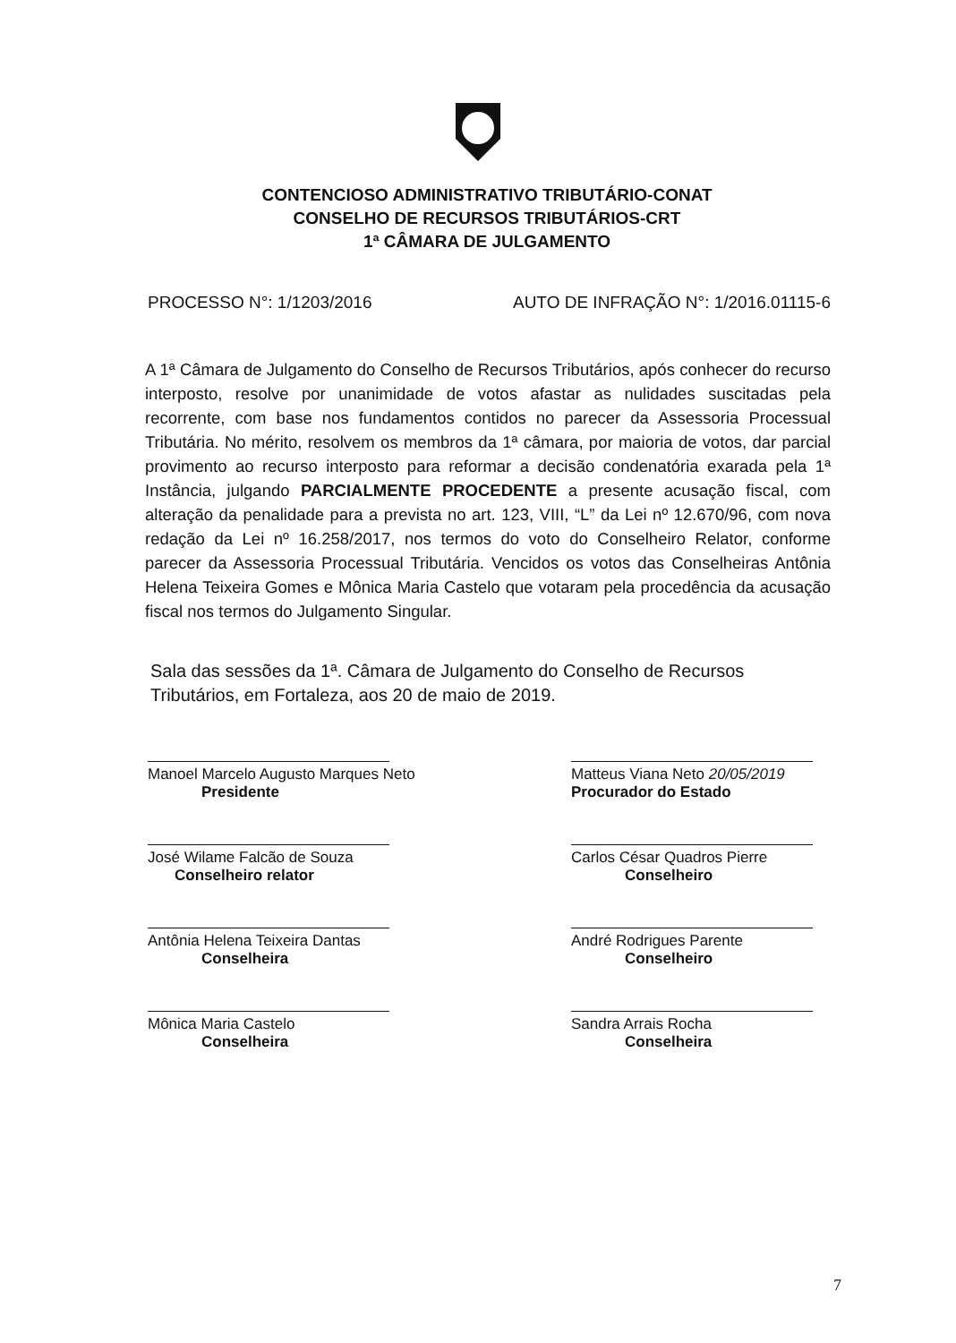CONTENCIOSO ADMINISTRATIVO TRIBUTÁRIO-CONAT
CONSELHO DE RECURSOS TRIBUTÁRIOS-CRT
1ª CÂMARA DE JULGAMENTO
PROCESSO N°: 1/1203/2016 AUTO DE INFRAÇÃO N°: 1/2016.01115-6
A 1ª Câmara de Julgamento do Conselho de Recursos Tributários, após conhecer do recurso interposto, resolve por unanimidade de votos afastar as nulidades suscitadas pela recorrente, com base nos fundamentos contidos no parecer da Assessoria Processual Tributária. No mérito, resolvem os membros da 1ª câmara, por maioria de votos, dar parcial provimento ao recurso interposto para reformar a decisão condenatória exarada pela 1ª Instância, julgando PARCIALMENTE PROCEDENTE a presente acusação fiscal, com alteração da penalidade para a prevista no art. 123, VIII, “L” da Lei nº 12.670/96, com nova redação da Lei nº 16.258/2017, nos termos do voto do Conselheiro Relator, conforme parecer da Assessoria Processual Tributária. Vencidos os votos das Conselheiras Antônia Helena Teixeira Gomes e Mônica Maria Castelo que votaram pela procedência da acusação fiscal nos termos do Julgamento Singular.
Sala das sessões da 1ª. Câmara de Julgamento do Conselho de Recursos Tributários, em Fortaleza, aos 20 de maio de 2019.
Manoel Marcelo Augusto Marques Neto
Presidente
José Wilame Falcão de Souza
Conselheiro relator
Antônia Helena Teixeira Dantas
Conselheira
Mônica Maria Castelo
Conselheira
Matteus Viana Neto 20/05/2019
Procurador do Estado
Carlos César Quadros Pierre
Conselheiro
André Rodrigues Parente
Conselheiro
Sandra Arrais Rocha
Conselheira
7